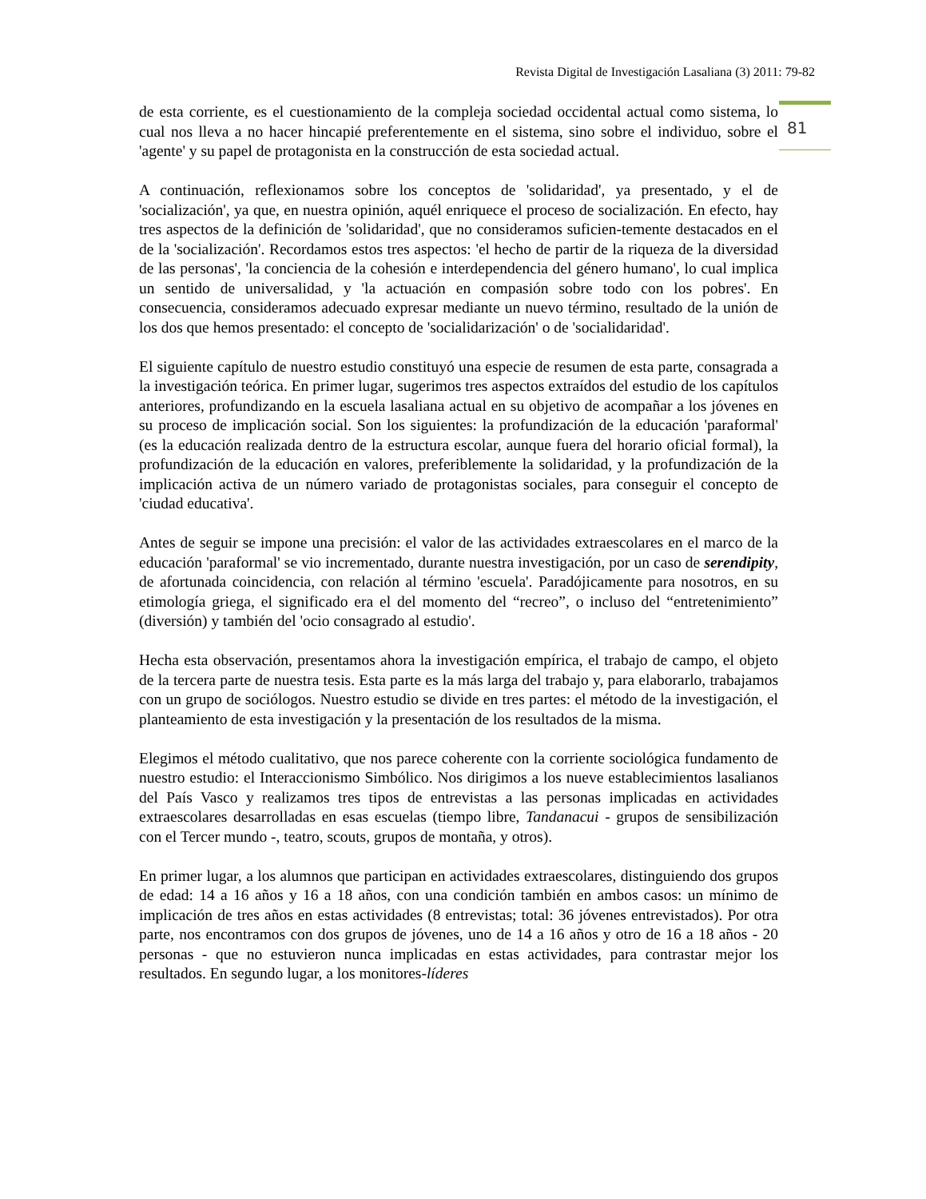Revista Digital de Investigación Lasaliana (3) 2011: 79-82
81
de esta corriente, es el cuestionamiento de la compleja sociedad occidental actual como sistema, lo cual nos lleva a no hacer hincapié preferentemente en el sistema, sino sobre el individuo, sobre el 'agente' y su papel de protagonista en la construcción de esta sociedad actual.
A continuación, reflexionamos sobre los conceptos de 'solidaridad', ya presentado, y el de 'socialización', ya que, en nuestra opinión, aquél enriquece el proceso de socialización. En efecto, hay tres aspectos de la definición de 'solidaridad', que no consideramos suficien-temente destacados en el de la 'socialización'. Recordamos estos tres aspectos: 'el hecho de partir de la riqueza de la diversidad de las personas', 'la conciencia de la cohesión e interdependencia del género humano', lo cual implica un sentido de universalidad, y 'la actuación en compasión sobre todo con los pobres'. En consecuencia, consideramos adecuado expresar mediante un nuevo término, resultado de la unión de los dos que hemos presentado: el concepto de 'socialidarización' o de 'socialidaridad'.
El siguiente capítulo de nuestro estudio constituyó una especie de resumen de esta parte, consagrada a la investigación teórica. En primer lugar, sugerimos tres aspectos extraídos del estudio de los capítulos anteriores, profundizando en la escuela lasaliana actual en su objetivo de acompañar a los jóvenes en su proceso de implicación social. Son los siguientes: la profundización de la educación 'paraformal' (es la educación realizada dentro de la estructura escolar, aunque fuera del horario oficial formal), la profundización de la educación en valores, preferiblemente la solidaridad, y la profundización de la implicación activa de un número variado de protagonistas sociales, para conseguir el concepto de 'ciudad educativa'.
Antes de seguir se impone una precisión: el valor de las actividades extraescolares en el marco de la educación 'paraformal' se vio incrementado, durante nuestra investigación, por un caso de serendipity, de afortunada coincidencia, con relación al término 'escuela'. Paradójicamente para nosotros, en su etimología griega, el significado era el del momento del “recreo”, o incluso del “entretenimiento” (diversión) y también del 'ocio consagrado al estudio'.
Hecha esta observación, presentamos ahora la investigación empírica, el trabajo de campo, el objeto de la tercera parte de nuestra tesis. Esta parte es la más larga del trabajo y, para elaborarlo, trabajamos con un grupo de sociólogos. Nuestro estudio se divide en tres partes: el método de la investigación, el planteamiento de esta investigación y la presentación de los resultados de la misma.
Elegimos el método cualitativo, que nos parece coherente con la corriente sociológica fundamento de nuestro estudio: el Interaccionismo Simbólico. Nos dirigimos a los nueve establecimientos lasalianos del País Vasco y realizamos tres tipos de entrevistas a las personas implicadas en actividades extraescolares desarrolladas en esas escuelas (tiempo libre, Tandanacui - grupos de sensibilización con el Tercer mundo -, teatro, scouts, grupos de montaña, y otros).
En primer lugar, a los alumnos que participan en actividades extraescolares, distinguiendo dos grupos de edad: 14 a 16 años y 16 a 18 años, con una condición también en ambos casos: un mínimo de implicación de tres años en estas actividades (8 entrevistas; total: 36 jóvenes entrevistados). Por otra parte, nos encontramos con dos grupos de jóvenes, uno de 14 a 16 años y otro de 16 a 18 años - 20 personas - que no estuvieron nunca implicadas en estas actividades, para contrastar mejor los resultados. En segundo lugar, a los monitores-líderes